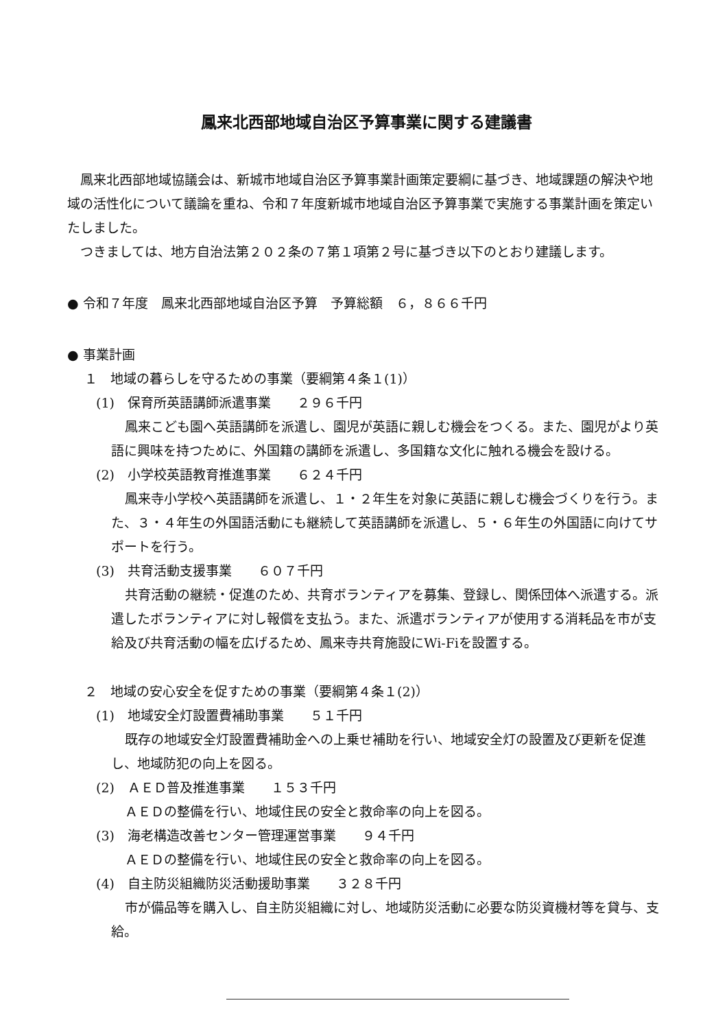鳳来北西部地域自治区予算事業に関する建議書
鳳来北西部地域協議会は、新城市地域自治区予算事業計画策定要綱に基づき、地域課題の解決や地域の活性化について議論を重ね、令和７年度新城市地域自治区予算事業で実施する事業計画を策定いたしました。
つきましては、地方自治法第２０２条の７第１項第２号に基づき以下のとおり建議します。
● 令和７年度　鳳来北西部地域自治区予算　予算総額　６，８６６千円
● 事業計画
１　地域の暮らしを守るための事業（要綱第４条１(1)）
(1)　保育所英語講師派遣事業　　２９６千円
鳳来こども園へ英語講師を派遣し、園児が英語に親しむ機会をつくる。また、園児がより英語に興味を持つために、外国籍の講師を派遣し、多国籍な文化に触れる機会を設ける。
(2)　小学校英語教育推進事業　　６２４千円
鳳来寺小学校へ英語講師を派遣し、１・２年生を対象に英語に親しむ機会づくりを行う。また、３・４年生の外国語活動にも継続して英語講師を派遣し、５・６年生の外国語に向けてサポートを行う。
(3)　共育活動支援事業　　６０７千円
共育活動の継続・促進のため、共育ボランティアを募集、登録し、関係団体へ派遣する。派遣したボランティアに対し報償を支払う。また、派遣ボランティアが使用する消耗品を市が支給及び共育活動の幅を広げるため、鳳来寺共育施設にWi-Fiを設置する。
２　地域の安心安全を促すための事業（要綱第４条１(2)）
(1)　地域安全灯設置費補助事業　　５１千円
既存の地域安全灯設置費補助金への上乗せ補助を行い、地域安全灯の設置及び更新を促進し、地域防犯の向上を図る。
(2)　ＡＥＤ普及推進事業　　１５３千円
ＡＥＤの整備を行い、地域住民の安全と救命率の向上を図る。
(3)　海老構造改善センター管理運営事業　　９４千円
ＡＥＤの整備を行い、地域住民の安全と救命率の向上を図る。
(4)　自主防災組織防災活動援助事業　　３２８千円
市が備品等を購入し、自主防災組織に対し、地域防災活動に必要な防災資機材等を貸与、支給。